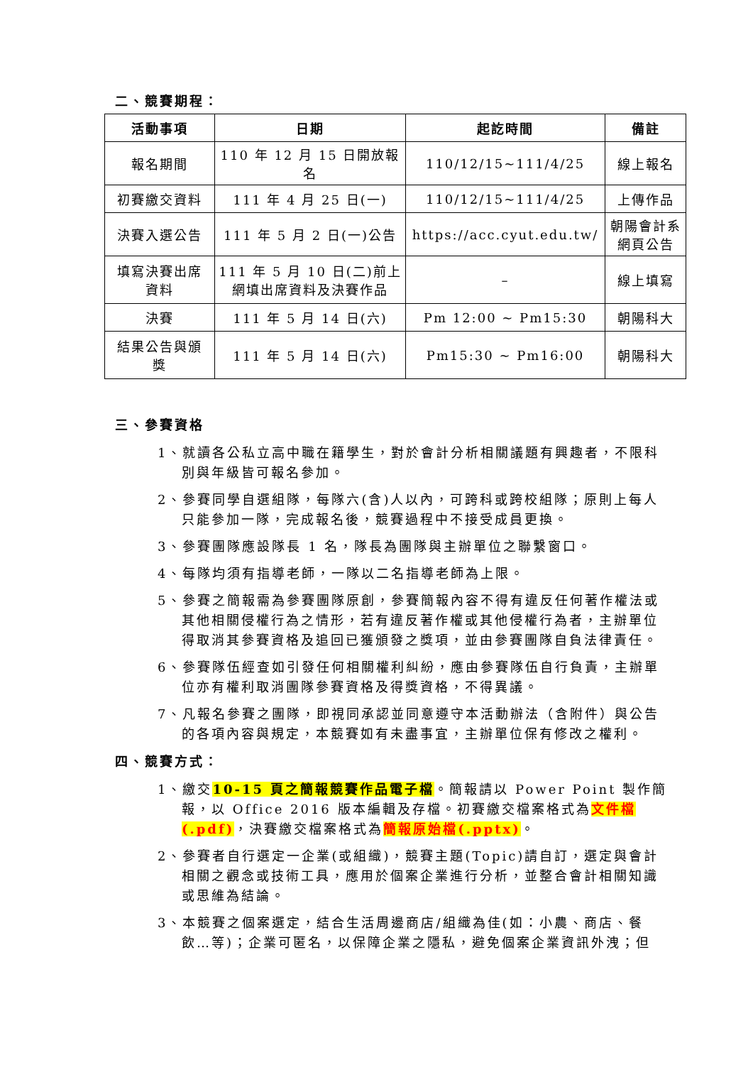二、競賽期程：
| 活動事項 | 日期 | 起訖時間 | 備註 |
| --- | --- | --- | --- |
| 報名期間 | 110 年 12 月 15 日開放報名 | 110/12/15~111/4/25 | 線上報名 |
| 初賽繳交資料 | 111 年 4 月 25 日(一) | 110/12/15~111/4/25 | 上傳作品 |
| 決賽入選公告 | 111 年 5 月 2 日(一)公告 | https://acc.cyut.edu.tw/ | 朝陽會計系 網頁公告 |
| 填寫決賽出席 資料 | 111 年 5 月 10 日(二)前上 網填出席資料及決賽作品 | – | 線上填寫 |
| 決賽 | 111 年 5 月 14 日(六) | Pm 12:00 ~ Pm15:30 | 朝陽科大 |
| 結果公告與頒 獎 | 111 年 5 月 14 日(六) | Pm15:30 ~ Pm16:00 | 朝陽科大 |
三、參賽資格
1、就讀各公私立高中職在籍學生，對於會計分析相關議題有興趣者，不限科別與年級皆可報名參加。
2、參賽同學自選組隊，每隊六(含)人以內，可跨科或跨校組隊；原則上每人只能參加一隊，完成報名後，競賽過程中不接受成員更換。
3、參賽團隊應設隊長 1 名，隊長為團隊與主辦單位之聯繫窗口。
4、每隊均須有指導老師，一隊以二名指導老師為上限。
5、參賽之簡報需為參賽團隊原創，參賽簡報內容不得有違反任何著作權法或其他相關侵權行為之情形，若有違反著作權或其他侵權行為者，主辦單位得取消其參賽資格及追回已獲頒發之獎項，並由參賽團隊自負法律責任。
6、參賽隊伍經查如引發任何相關權利糾紛，應由參賽隊伍自行負責，主辦單位亦有權利取消團隊參賽資格及得獎資格，不得異議。
7、凡報名參賽之團隊，即視同承認並同意遵守本活動辦法（含附件）與公告的各項內容與規定，本競賽如有未盡事宜，主辦單位保有修改之權利。
四、競賽方式：
1、繳交10-15 頁之簡報競賽作品電子檔。簡報請以 Power Point 製作簡報，以 Office 2016 版本編輯及存檔。初賽繳交檔案格式為文件檔(.pdf)，決賽繳交檔案格式為簡報原始檔(.pptx)。
2、參賽者自行選定一企業(或組織)，競賽主題(Topic)請自訂，選定與會計相關之觀念或技術工具，應用於個案企業進行分析，並整合會計相關知識或思維為結論。
3、本競賽之個案選定，結合生活周邊商店/組織為佳(如：小農、商店、餐飲…等)；企業可匿名，以保障企業之隱私，避免個案企業資訊外洩；但